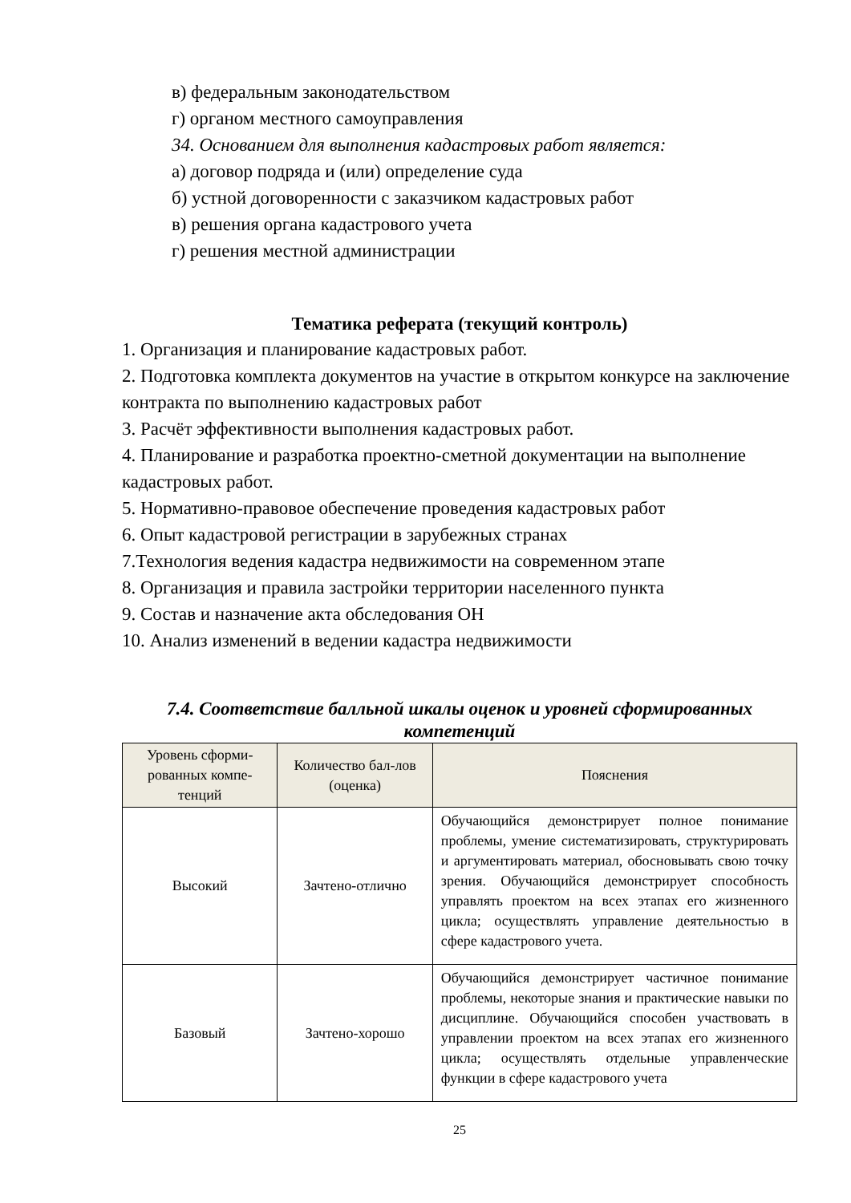в) федеральным законодательством
г) органом местного самоуправления
34. Основанием для выполнения кадастровых работ является:
а) договор подряда и (или) определение суда
б) устной договоренности с заказчиком кадастровых работ
в) решения органа кадастрового учета
г) решения местной администрации
Тематика реферата (текущий контроль)
1. Организация и планирование кадастровых работ.
2. Подготовка комплекта документов на участие в открытом конкурсе на заключение контракта по выполнению кадастровых работ
3. Расчёт эффективности выполнения кадастровых работ.
4. Планирование и разработка проектно-сметной документации на выполнение кадастровых работ.
5. Нормативно-правовое обеспечение проведения кадастровых работ
6. Опыт кадастровой регистрации в зарубежных странах
7.Технология ведения кадастра недвижимости на современном этапе
8. Организация и правила застройки территории населенного пункта
9. Состав и назначение акта обследования ОН
10. Анализ изменений в ведении кадастра недвижимости
7.4. Соответствие балльной шкалы оценок и уровней сформированных компетенций
| Уровень сформи-рованных компе-тенций | Количество бал-лов (оценка) | Пояснения |
| --- | --- | --- |
| Высокий | Зачтено-отлично | Обучающийся демонстрирует полное понимание проблемы, умение систематизировать, структурировать и аргументировать материал, обосновывать свою точку зрения. Обучающийся демонстрирует способность управлять проектом на всех этапах его жизненного цикла; осуществлять управление деятельностью в сфере кадастрового учета. |
| Базовый | Зачтено-хорошо | Обучающийся демонстрирует частичное понимание проблемы, некоторые знания и практические навыки по дисциплине. Обучающийся способен участвовать в управлении проектом на всех этапах его жизненного цикла; осуществлять отдельные управленческие функции в сфере кадастрового учета |
25